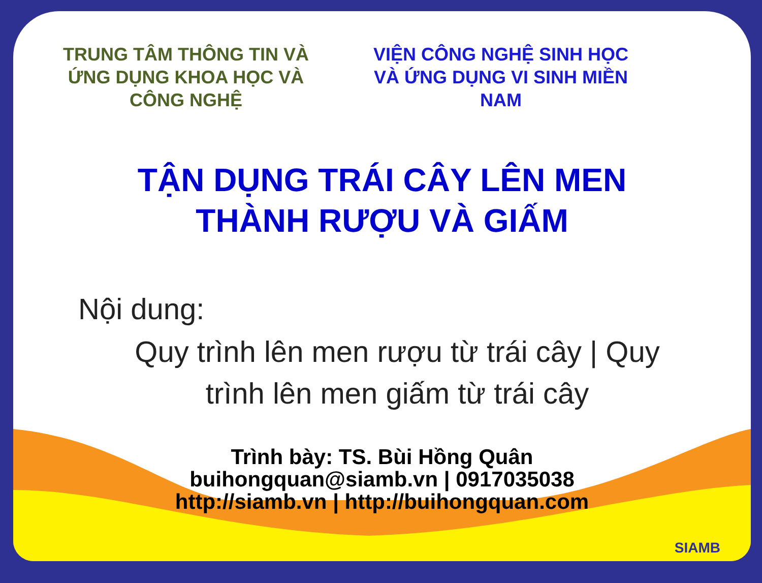TRUNG TÂM THÔNG TIN VÀ ỨNG DỤNG KHOA HỌC VÀ CÔNG NGHỆ
VIỆN CÔNG NGHỆ SINH HỌC VÀ ỨNG DỤNG VI SINH MIỀN NAM
TẬN DỤNG TRÁI CÂY LÊN MEN
THÀNH RƯỢU VÀ GIẤM
Nội dung:
Quy trình lên men rượu từ trái cây | Quy
trình lên men giấm từ trái cây
Trình bày: TS. Bùi Hồng Quân
buihongquan@siamb.vn | 0917035038
http://siamb.vn | http://buihongquan.com
SIAMB